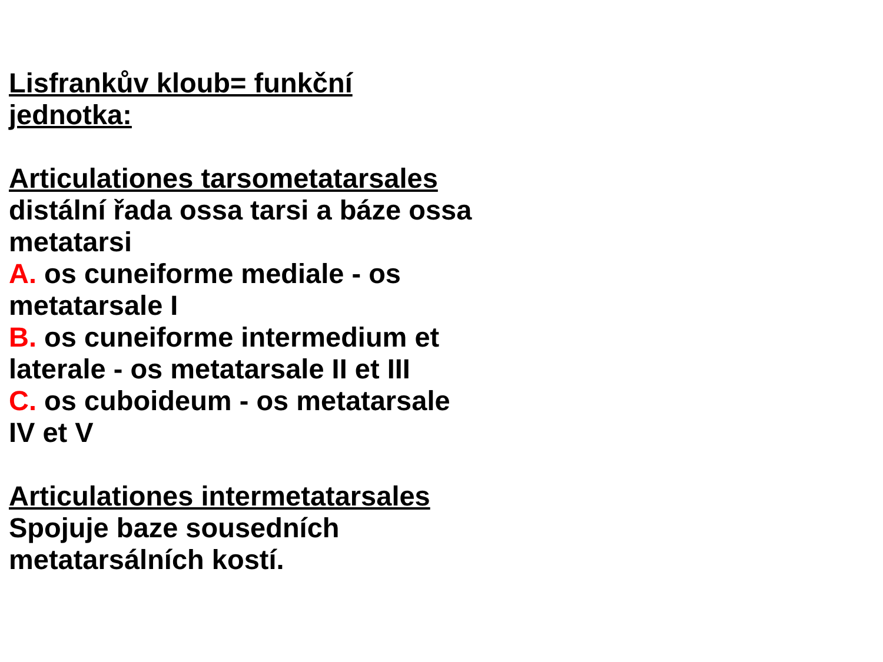Lisfrankův kloub= funkční jednotka:
Articulationes tarsometatarsales
distální řada ossa tarsi a báze ossa metatarsi
A. os cuneiforme mediale - os metatarsale I
B. os cuneiforme intermedium et laterale - os metatarsale II et III
C. os cuboideum - os metatarsale IV et V
Articulationes intermetatarsales
Spojuje baze sousedních metatarsálních kostí.